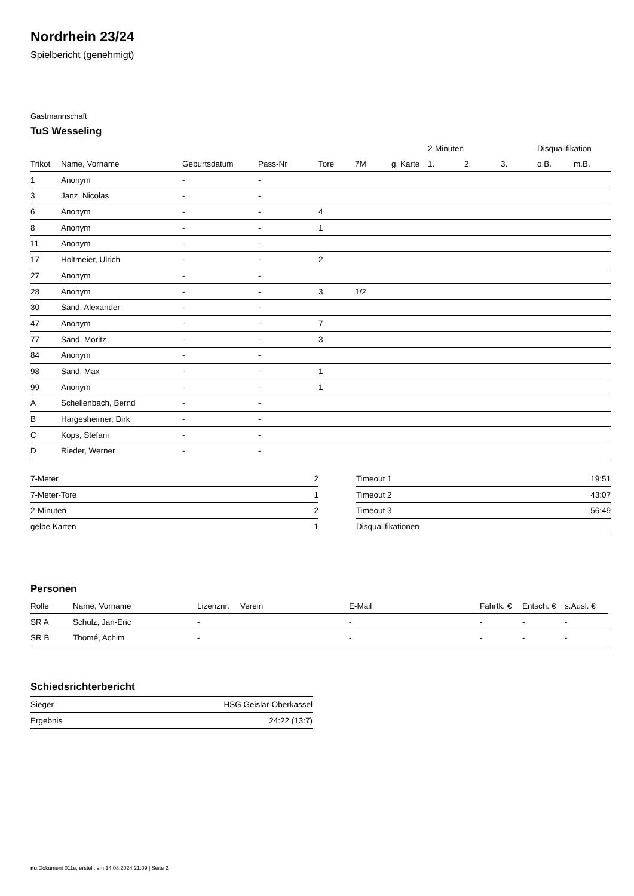Nordrhein 23/24
Spielbericht (genehmigt)
Gastmannschaft
TuS Wesseling
| | | | | | | | 2-Minuten | | | Disqualifikation | |
| --- | --- | --- | --- | --- | --- | --- | --- | --- | --- | --- | --- |
| Trikot | Name, Vorname | Geburtsdatum | Pass-Nr | Tore | 7M | g. Karte | 1. | 2. | 3. | o.B. | m.B. |
| 1 | Anonym | - | - | | | | | | | | |
| 3 | Janz, Nicolas | - | - | | | | | | | | |
| 6 | Anonym | - | - | 4 | | | | | | | |
| 8 | Anonym | - | - | 1 | | | | | | | |
| 11 | Anonym | - | - | | | | | | | | |
| 17 | Holtmeier, Ulrich | - | - | 2 | | | | | | | |
| 27 | Anonym | - | - | | | | | | | | |
| 28 | Anonym | - | - | 3 | 1/2 | | | | | | |
| 30 | Sand, Alexander | - | - | | | | | | | | |
| 47 | Anonym | - | - | 7 | | | | | | | |
| 77 | Sand, Moritz | - | - | 3 | | | | | | | |
| 84 | Anonym | - | - | | | | | | | | |
| 98 | Sand, Max | - | - | 1 | | | | | | | |
| 99 | Anonym | - | - | 1 | | | | | | | |
| A | Schellenbach, Bernd | - | - | | | | | | | | |
| B | Hargesheimer, Dirk | - | - | | | | | | | | |
| C | Kops, Stefani | - | - | | | | | | | | |
| D | Rieder, Werner | - | - | | | | | | | | |
| 7-Meter | 2 |
| 7-Meter-Tore | 1 |
| 2-Minuten | 2 |
| gelbe Karten | 1 |
| Timeout 1 | 19:51 |
| Timeout 2 | 43:07 |
| Timeout 3 | 56:49 |
| Disqualifikationen | |
Personen
| Rolle | Name, Vorname | Lizenznr. | Verein | E-Mail | Fahrtk. € | Entsch. € | s.Ausl. € |
| --- | --- | --- | --- | --- | --- | --- | --- |
| SR A | Schulz, Jan-Eric | - | | - | - | - | - |
| SR B | Thomé, Achim | - | | - | - | - | - |
Schiedsrichterbericht
| Sieger | HSG Geislar-Oberkassel |
| Ergebnis | 24:22 (13:7) |
nu.Dokument 011e, erstellt am 14.08.2024 21:09 | Seite 2